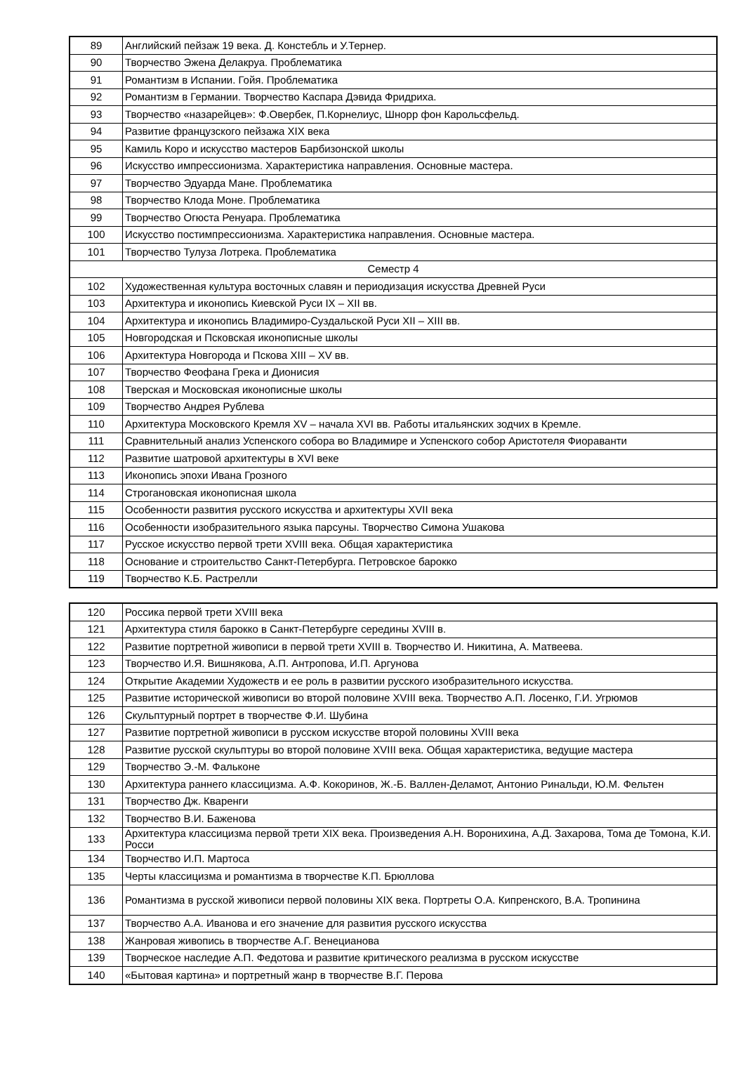| 89 | Английский пейзаж 19 века. Д. Констебль и У.Тернер. |
| 90 | Творчество Эжена Делакруа. Проблематика |
| 91 | Романтизм в Испании. Гойя. Проблематика |
| 92 | Романтизм в Германии. Творчество Каспара Дэвида Фридриха. |
| 93 | Творчество «назарейцев»: Ф.Овербек, П.Корнелиус, Шнорр фон Карольсфельд. |
| 94 | Развитие французского пейзажа XIX века |
| 95 | Камиль Коро и искусство мастеров Барбизонской школы |
| 96 | Искусство импрессионизма. Характеристика направления. Основные мастера. |
| 97 | Творчество Эдуарда Мане. Проблематика |
| 98 | Творчество Клода Моне. Проблематика |
| 99 | Творчество Огюста Ренуара. Проблематика |
| 100 | Искусство постимпрессионизма. Характеристика направления. Основные мастера. |
| 101 | Творчество Тулуза Лотрека. Проблематика |
| Семестр 4 | |
| 102 | Художественная культура восточных славян и периодизация искусства Древней Руси |
| 103 | Архитектура и иконопись Киевской Руси IX – XII вв. |
| 104 | Архитектура и иконопись Владимиро-Суздальской Руси XII – XIII вв. |
| 105 | Новгородская и Псковская иконописные школы |
| 106 | Архитектура Новгорода и Пскова XIII – XV вв. |
| 107 | Творчество Феофана Грека и Дионисия |
| 108 | Тверская и Московская иконописные школы |
| 109 | Творчество Андрея Рублева |
| 110 | Архитектура Московского Кремля XV – начала XVI вв. Работы итальянских зодчих в Кремле. |
| 111 | Сравнительный анализ Успенского собора во Владимире и Успенского собор Аристотеля Фиораванти |
| 112 | Развитие шатровой архитектуры в XVI веке |
| 113 | Иконопись эпохи Ивана Грозного |
| 114 | Строгановская иконописная школа |
| 115 | Особенности развития русского искусства и архитектуры XVII века |
| 116 | Особенности изобразительного языка парсуны. Творчество Симона Ушакова |
| 117 | Русское искусство первой трети XVIII века. Общая характеристика |
| 118 | Основание и строительство Санкт-Петербурга. Петровское барокко |
| 119 | Творчество К.Б. Растрелли |
| 120 | Россика первой трети XVIII века |
| 121 | Архитектура стиля барокко в Санкт-Петербурге середины XVIII в. |
| 122 | Развитие портретной живописи в первой трети XVIII в. Творчество И. Никитина, А. Матвеева. |
| 123 | Творчество И.Я. Вишнякова, А.П. Антропова, И.П. Аргунова |
| 124 | Открытие Академии Художеств и ее роль в развитии русского изобразительного искусства. |
| 125 | Развитие исторической живописи во второй половине XVIII века. Творчество А.П. Лосенко, Г.И. Угрюмов |
| 126 | Скульптурный портрет в творчестве Ф.И. Шубина |
| 127 | Развитие портретной живописи в русском искусстве второй половины XVIII века |
| 128 | Развитие русской скульптуры во второй половине XVIII века. Общая характеристика, ведущие мастера |
| 129 | Творчество Э.-М. Фальконе |
| 130 | Архитектура раннего классицизма. А.Ф. Кокоринов, Ж.-Б. Валлен-Деламот, Антонио Ринальди, Ю.М. Фельтен |
| 131 | Творчество Дж. Кваренги |
| 132 | Творчество В.И. Баженова |
| 133 | Архитектура классицизма первой трети XIX века. Произведения А.Н. Воронихина, А.Д. Захарова, Тома де Томона, К.И. Росси |
| 134 | Творчество И.П. Мартоса |
| 135 | Черты классицизма и романтизма в творчестве К.П. Брюллова |
| 136 | Романтизма в русской живописи первой половины XIX века. Портреты О.А. Кипренского, В.А. Тропинина |
| 137 | Творчество А.А. Иванова и его значение для развития русского искусства |
| 138 | Жанровая живопись в творчестве А.Г. Венецианова |
| 139 | Творческое наследие А.П. Федотова и развитие критического реализма в русском искусстве |
| 140 | «Бытовая картина» и портретный жанр в творчестве В.Г. Перова |